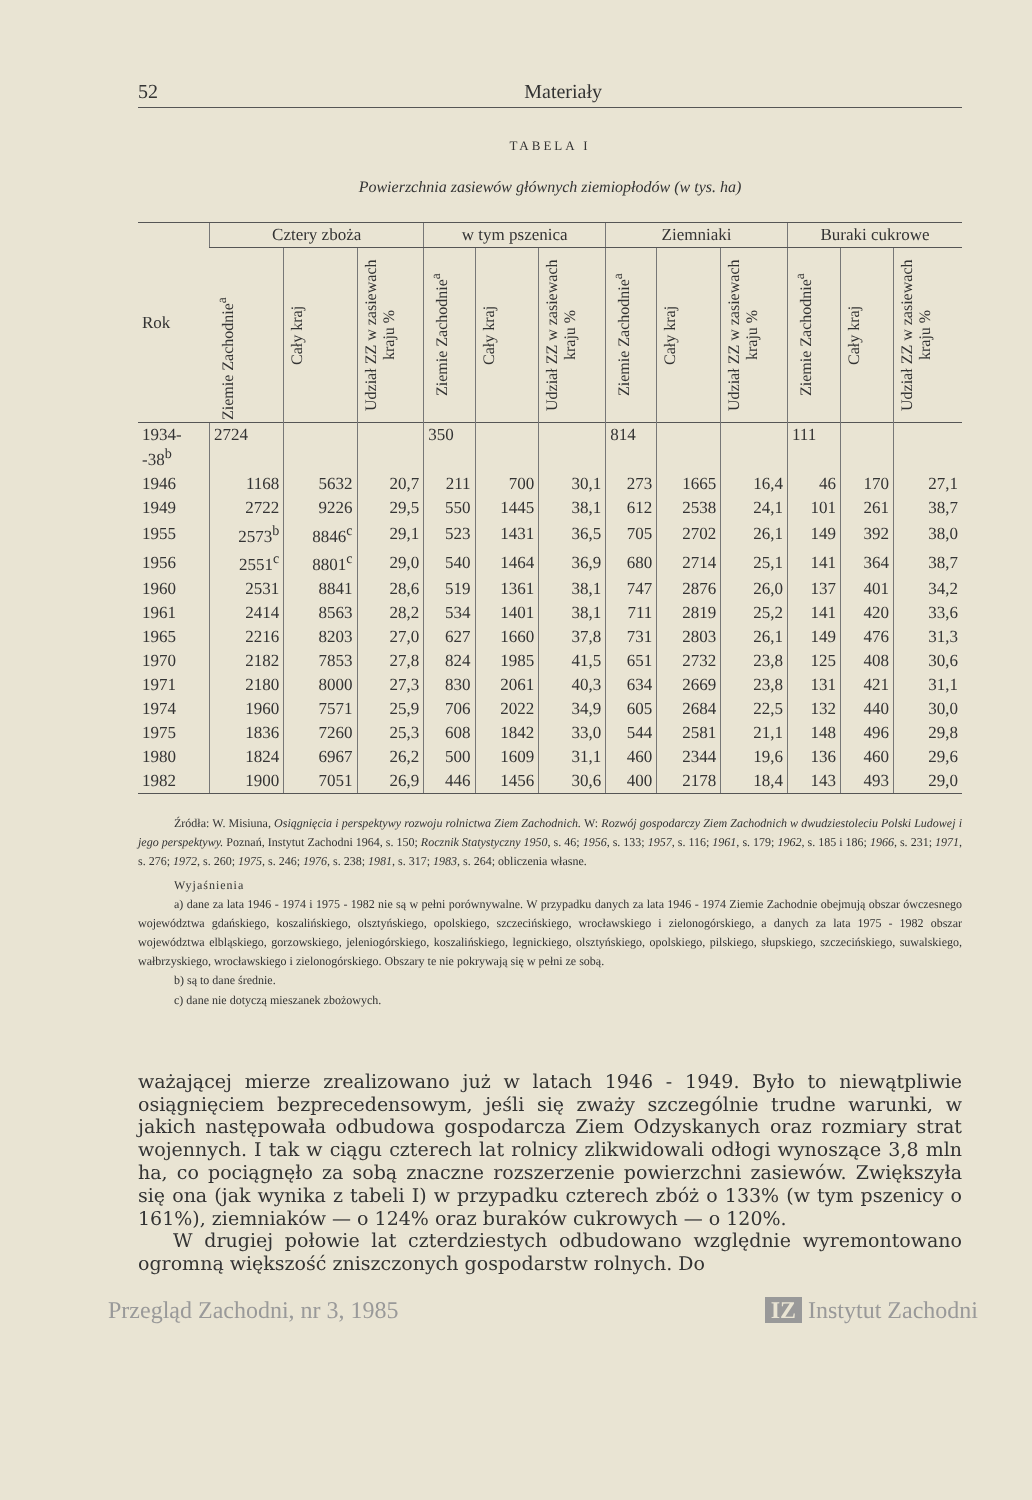52 Materiały
TABELA I
Powierzchnia zasiewów głównych ziemiopłodów (w tys. ha)
| Rok | Cztery zboża | | | w tym pszenica | | | Ziemniaki | | | Buraki cukrowe | | |
| --- | --- | --- | --- | --- | --- | --- | --- | --- | --- | --- | --- | --- |
| | Ziemie Zachodnie<sup>a</sup> | Cały kraj | Udział ZZ w zasiewach kraju % | Ziemie Zachodnie<sup>a</sup> | Cały kraj | Udział ZZ w zasiewach kraju % | Ziemie Zachodnie<sup>a</sup> | Cały kraj | Udział ZZ w zasiewach kraju % | Ziemie Zachodnie<sup>a</sup> | Cały kraj | Udział ZZ w zasiewach kraju % |
| 1934- -38<sup>b</sup> | 2724 | | | 350 | | | 814 | | | 111 | | |
| 1946 | 1168 | 5632 | 20,7 | 211 | 700 | 30,1 | 273 | 1665 | 16,4 | 46 | 170 | 27,1 |
| 1949 | 2722 | 9226 | 29,5 | 550 | 1445 | 38,1 | 612 | 2538 | 24,1 | 101 | 261 | 38,7 |
| 1955 | 2573<sup>b</sup> | 8846<sup>c</sup> | 29,1 | 523 | 1431 | 36,5 | 705 | 2702 | 26,1 | 149 | 392 | 38,0 |
| 1956 | 2551<sup>c</sup> | 8801<sup>c</sup> | 29,0 | 540 | 1464 | 36,9 | 680 | 2714 | 25,1 | 141 | 364 | 38,7 |
| 1960 | 2531 | 8841 | 28,6 | 519 | 1361 | 38,1 | 747 | 2876 | 26,0 | 137 | 401 | 34,2 |
| 1961 | 2414 | 8563 | 28,2 | 534 | 1401 | 38,1 | 711 | 2819 | 25,2 | 141 | 420 | 33,6 |
| 1965 | 2216 | 8203 | 27,0 | 627 | 1660 | 37,8 | 731 | 2803 | 26,1 | 149 | 476 | 31,3 |
| 1970 | 2182 | 7853 | 27,8 | 824 | 1985 | 41,5 | 651 | 2732 | 23,8 | 125 | 408 | 30,6 |
| 1971 | 2180 | 8000 | 27,3 | 830 | 2061 | 40,3 | 634 | 2669 | 23,8 | 131 | 421 | 31,1 |
| 1974 | 1960 | 7571 | 25,9 | 706 | 2022 | 34,9 | 605 | 2684 | 22,5 | 132 | 440 | 30,0 |
| 1975 | 1836 | 7260 | 25,3 | 608 | 1842 | 33,0 | 544 | 2581 | 21,1 | 148 | 496 | 29,8 |
| 1980 | 1824 | 6967 | 26,2 | 500 | 1609 | 31,1 | 460 | 2344 | 19,6 | 136 | 460 | 29,6 |
| 1982 | 1900 | 7051 | 26,9 | 446 | 1456 | 30,6 | 400 | 2178 | 18,4 | 143 | 493 | 29,0 |
Źródła: W. Misiuna, Osiągnięcia i perspektywy rozwoju rolnictwa Ziem Zachodnich. W: Rozwój gospodarczy Ziem Zachodnich w dwudziestoleciu Polski Ludowej i jego perspektywy. Poznań, Instytut Zachodni 1964, s. 150; Rocznik Statystyczny 1950, s. 46; 1956, s. 133; 1957, s. 116; 1961, s. 179; 1962, s. 185 i 186; 1966, s. 231; 1971, s. 276; 1972, s. 260; 1975, s. 246; 1976, s. 238; 1981, s. 317; 1983, s. 264; obliczenia własne.
Wyjaśnienia
a) dane za lata 1946 - 1974 i 1975 - 1982 nie są w pełni porównywalne. W przypadku danych za lata 1946 - 1974 Ziemie Zachodnie obejmują obszar ówczesnego województwa gdańskiego, koszalińskiego, olsztyńskiego, opolskiego, szczecińskiego, wrocławskiego i zielonogórskiego, a danych za lata 1975 - 1982 obszar województwa elbląskiego, gorzowskiego, jeleniogórskiego, koszalińskiego, legnickiego, olsztyńskiego, opolskiego, pilskiego, słupskiego, szczecińskiego, suwalskiego, wałbrzyskiego, wrocławskiego i zielonogórskiego. Obszary te nie pokrywają się w pełni ze sobą.
b) są to dane średnie.
c) dane nie dotyczą mieszanek zbożowych.
ważającej mierze zrealizowano już w latach 1946 - 1949. Było to niewątpliwie osiągnięciem bezprecedensowym, jeśli się zważy szczególnie trudne warunki, w jakich następowała odbudowa gospodarcza Ziem Odzyskanych oraz rozmiary strat wojennych. I tak w ciągu czterech lat rolnicy zlikwidowali odłogi wynoszące 3,8 mln ha, co pociągnęło za sobą znaczne rozszerzenie powierzchni zasiewów. Zwiększyła się ona (jak wynika z tabeli I) w przypadku czterech zbóż o 133% (w tym pszenicy o 161%), ziemniaków — o 124% oraz buraków cukrowych — o 120%.
W drugiej połowie lat czterdziestych odbudowano względnie wyremontowano ogromną większość zniszczonych gospodarstw rolnych. Do
Przegląd Zachodni, nr 3, 1985 IZ Instytut Zachodni